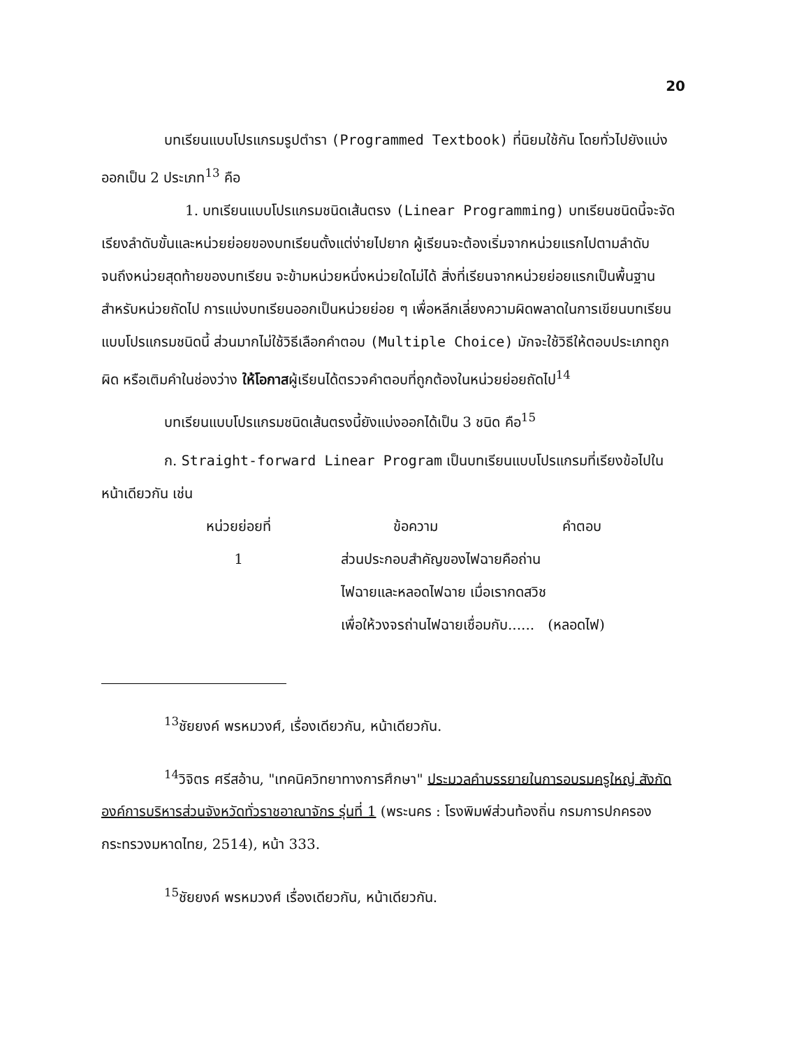20
บทเรียนแบบโปรแกรมรูปตำรา (Programmed Textbook) ที่นิยมใช้กัน โดยทั่วไปยังแบ่งออกเป็น 2 ประเภท<sup>13</sup> คือ
1. บทเรียนแบบโปรแกรมชนิดเส้นตรง (Linear Programming) บทเรียนชนิดนี้จะจัดเรียงลำดับขั้นและหน่วยย่อยของบทเรียนตั้งแต่ง่ายไปยาก ผู้เรียนจะต้องเริ่มจากหน่วยแรกไปตามลำดับจนถึงหน่วยสุดท้ายของบทเรียน จะข้ามหน่วยหนึ่งหน่วยใดไม่ได้ สิ่งที่เรียนจากหน่วยย่อยแรกเป็นพื้นฐานสำหรับหน่วยถัดไป การแบ่งบทเรียนออกเป็นหน่วยย่อย ๆ เพื่อหลีกเลี่ยงความผิดพลาดในการเขียนบทเรียนแบบโปรแกรมชนิดนี้ ส่วนมากไม่ใช้วิธีเลือกคำตอบ (Multiple Choice) มักจะใช้วิธีให้ตอบประเภทถูก ผิด หรือเติมคำในช่องว่าง ให้โอกาสผู้เรียนได้ตรวจคำตอบที่ถูกต้องในหน่วยย่อยถัดไป<sup>14</sup>
บทเรียนแบบโปรแกรมชนิดเส้นตรงนี้ยังแบ่งออกได้เป็น 3 ชนิด คือ<sup>15</sup>
ก. Straight-forward Linear Program เป็นบทเรียนแบบโปรแกรมที่เรียงข้อไปในหน้าเดียวกัน เช่น
| หน่วยย่อยที่ | ข้อความ | คำตอบ |
| --- | --- | --- |
| 1 | ส่วนประกอบสำคัญของไฟฉายคือถ่าน ไฟฉายและหลอดไฟฉาย เมื่อเรากดสวิช เพื่อให้วงจรถ่านไฟฉายเชื่อมกับ...... (หลอดไฟ) | |
<sup>13</sup> ชัยยงค์ พรหมวงศ์, เรื่องเดียวกัน, หน้าเดียวกัน.
<sup>14</sup> วิจิตร ศรีสอ้าน, "เทคนิควิทยาทางการศึกษา" ประมวลคำบรรยายในการอบรมครูใหญ่ สังกัดองค์การบริหารส่วนจังหวัดทั่วราชอาณาจักร รุ่นที่ 1 (พระนคร : โรงพิมพ์ส่วนท้องถิ่น กรมการปกครอง กระทรวงมหาดไทย, 2514), หน้า 333.
<sup>15</sup> ชัยยงค์ พรหมวงศ์ เรื่องเดียวกัน, หน้าเดียวกัน.